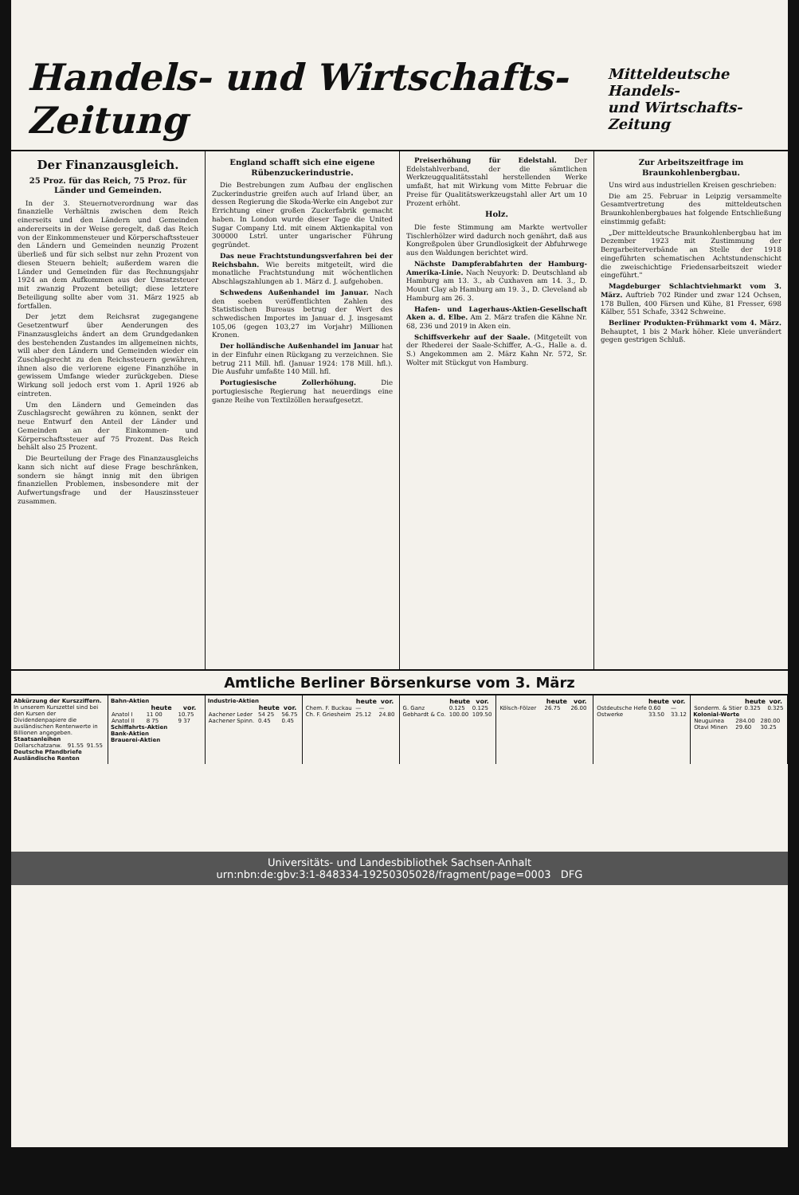Handels- und Wirtschafts-Zeitung
Mitteldeutsche Handels-
und Wirtschafts-Zeitung
Der Finanzausgleich.
25 Proz. für das Reich, 75 Proz. für Länder und Gemeinden.
In der 3. Steuernotverordnung war das finanzielle Verhältnis zwischen dem Reich einerseits und den Ländern und Gemeinden andererseits in der Weise geregelt, daß das Reich von der Einkommensteuer und Körperschaftssteuer den Ländern und Gemeinden neunzig Prozent überließ und für sich selbst nur zehn Prozent von diesen Steuern behielt; außerdem waren die Länder und Gemeinden für das Rechnungsjahr 1924 an dem Aufkommen aus der Umsatzsteuer mit zwanzig Prozent beteiligt; diese letztere Beteiligung sollte aber vom 31. März 1925 ab fortfallen.
Der jetzt dem Reichsrat zugegangene Gesetzentwurf über Aenderungen des Finanzausgleichs ändert an dem Grundgedanken des bestehenden Zustandes im allgemeinen nichts, will aber den Ländern und Gemeinden wieder ein Zuschlagsrecht zu den Reichssteuern gewähren, ihnen also die verlorene eigene Finanzhöhe in gewissem Umfange wieder zurückgeben. Diese Wirkung soll jedoch erst vom 1. April 1926 ab eintreten.
Um den Ländern und Gemeinden das Zuschlagsrecht gewähren zu können, senkt der neue Entwurf den Anteil der Länder und Gemeinden an der Einkommen- und Körperschaftssteuer auf 75 Prozent. Das Reich behält also 25 Prozent.
Die Beurteilung der Frage des Finanzausgleichs kann sich nicht auf diese Frage beschränken, sondern sie hängt innig mit den übrigen finanziellen Problemen, insbesondere mit der Aufwertungsfrage und der Hauszinssteuer zusammen.
England schafft sich eine eigene Rübenzuckerindustrie.
Die Bestrebungen zum Aufbau der englischen Zuckerindustrie greifen auch auf Irland über, an dessen Regierung die Skoda-Werke ein Angebot zur Errichtung einer großen Zuckerfabrik gemacht haben. In London wurde dieser Tage die United Sugar Company Ltd. mit einem Aktienkapital von 300000 Lstrl. unter ungarischer Führung gegründet.
Das neue Frachtstundungsverfahren bei der Reichsbahn. Wie bereits mitgeteilt, wird die monatliche Frachtstundung mit wöchentlichen Abschlagszahlungen ab 1. März d. J. aufgehoben.
Schwedens Außenhandel im Januar. Nach den soeben veröffentlichten Zahlen des Statistischen Bureaus betrug der Wert des schwedischen Importes im Januar d. J. insgesamt 105,06 (gegen 103,27 im Vorjahr) Millionen Kronen.
Der holländische Außenhandel im Januar hat in der Einfuhr einen Rückgang zu verzeichnen. Sie betrug 211 Mill. hfl. (Januar 1924: 178 Mill. hfl.). Die Ausfuhr umfaßte 140 Mill. hfl.
Portugiesische Zollerhöhung. Die portugiesische Regierung hat neuerdings eine ganze Reihe von Textilzöllen heraufgesetzt.
Preiserhöhung für Edelstahl. Der Edelstahlverband, der die sämtlichen Werkzeugqualitätsstahl herstellenden Werke umfaßt, hat mit Wirkung vom Mitte Februar die Preise für Qualitätswerkzeugstahl aller Art um 10 Prozent erhöht.
Holz.
Die feste Stimmung am Markte wertvoller Tischlerhölzer wird dadurch noch genährt, daß aus Kongreßpolen über Grundlosigkeit der Abfuhrwege aus den Waldungen berichtet wird.
Nächste Dampferabfahrten der Hamburg-Amerika-Linie. Nach Neuyork: D. Deutschland ab Hamburg am 13. 3., ab Cuxhaven am 14. 3., D. Mount Clay ab Hamburg am 19. 3., D. Cleveland ab Hamburg am 26. 3.
Hafen- und Lagerhaus-Aktien-Gesellschaft Aken a. d. Elbe. Am 2. März trafen die Kähne Nr. 68, 236 und 2019 in Aken ein.
Schiffsverkehr auf der Saale. (Mitgeteilt von der Rhederei der Saale-Schiffer, A.-G., Halle a. d. S.) Angekommen am 2. März Kahn Nr. 572, Sr. Wolter mit Stückgut von Hamburg.
Zur Arbeitszeitfrage im Braunkohlenbergbau.
Uns wird aus industriellen Kreisen geschrieben:
Die am 25. Februar in Leipzig versammelte Gesamtvertretung des mitteldeutschen Braunkohlenbergbaues hat folgende Entschließung einstimmig gefaßt:
„Der mitteldeutsche Braunkohlenbergbau hat im Dezember 1923 mit Zustimmung der Bergarbeiterverbände an Stelle der 1918 eingeführten schematischen Achtstundenschicht die zweischichtige Friedensarbeitszeit wieder eingeführt."
Magdeburger Schlachtviehmarkt vom 3. März. Auftrieb 702 Rinder und zwar 124 Ochsen, 178 Bullen, 400 Färsen und Kühe, 81 Fresser, 698 Kälber, 551 Schafe, 3342 Schweine.
Berliner Produkten-Frühmarkt vom 4. März. Behauptet, 1 bis 2 Mark höher. Kleie unverändert gegen gestrigen Schluß.
Amtliche Berliner Börsenkurse vom 3. März
Abkürzung der Kurszziffern.
In unserem Kurszettel sind bei den Kursen der Dividendenpapiere die ausländischen Rentenwerte in Billionen angegeben.
Staatsanleihen
| Dollarschatzanw. | 91.55 | 91.55 |
Deutsche Pfandbriefe
Ausländische Renten
Bahn-Aktien
| | heute | vor. |
| --- | --- | --- |
| Anatol I | 11 00 | 10.75 |
| Anatol II | 8 75 | 9 37 |
Schiffahrts-Aktien
Bank-Aktien
Brauerei-Aktien
Industrie-Aktien
| | heute | vor. |
| --- | --- | --- |
| Aachener Leder | 54 25 | 56.75 |
| Aachener Spinn. | 0.45 | 0.45 |
| | heute | vor. |
| --- | --- | --- |
| Chem. F. Buckau | — | — |
| Ch. F. Griesheim | 25.12 | 24.80 |
| | heute | vor. |
| --- | --- | --- |
| G. Ganz | 0.125 | 0.125 |
| Gebhardt & Co. | 100.00 | 109.50 |
| | heute | vor. |
| --- | --- | --- |
| Kölsch-Fölzer | 26.75 | 26.00 |
| | heute | vor. |
| --- | --- | --- |
| Ostdeutsche Hefe | 0.60 | — |
| Ostwerke | 33.50 | 33.12 |
| | heute | vor. |
| --- | --- | --- |
| Sonderm. & Stier | 0.325 | 0.325 |
Kolonial-Werte
| Neuguinea | 284.00 | 280.00 |
| Otavi Minen | 29.60 | 30.25 |
Universitäts- und Landesbibliothek Sachsen-Anhalt
urn:nbn:de:gbv:3:1-848334-19250305028/fragment/page=0003 DFG